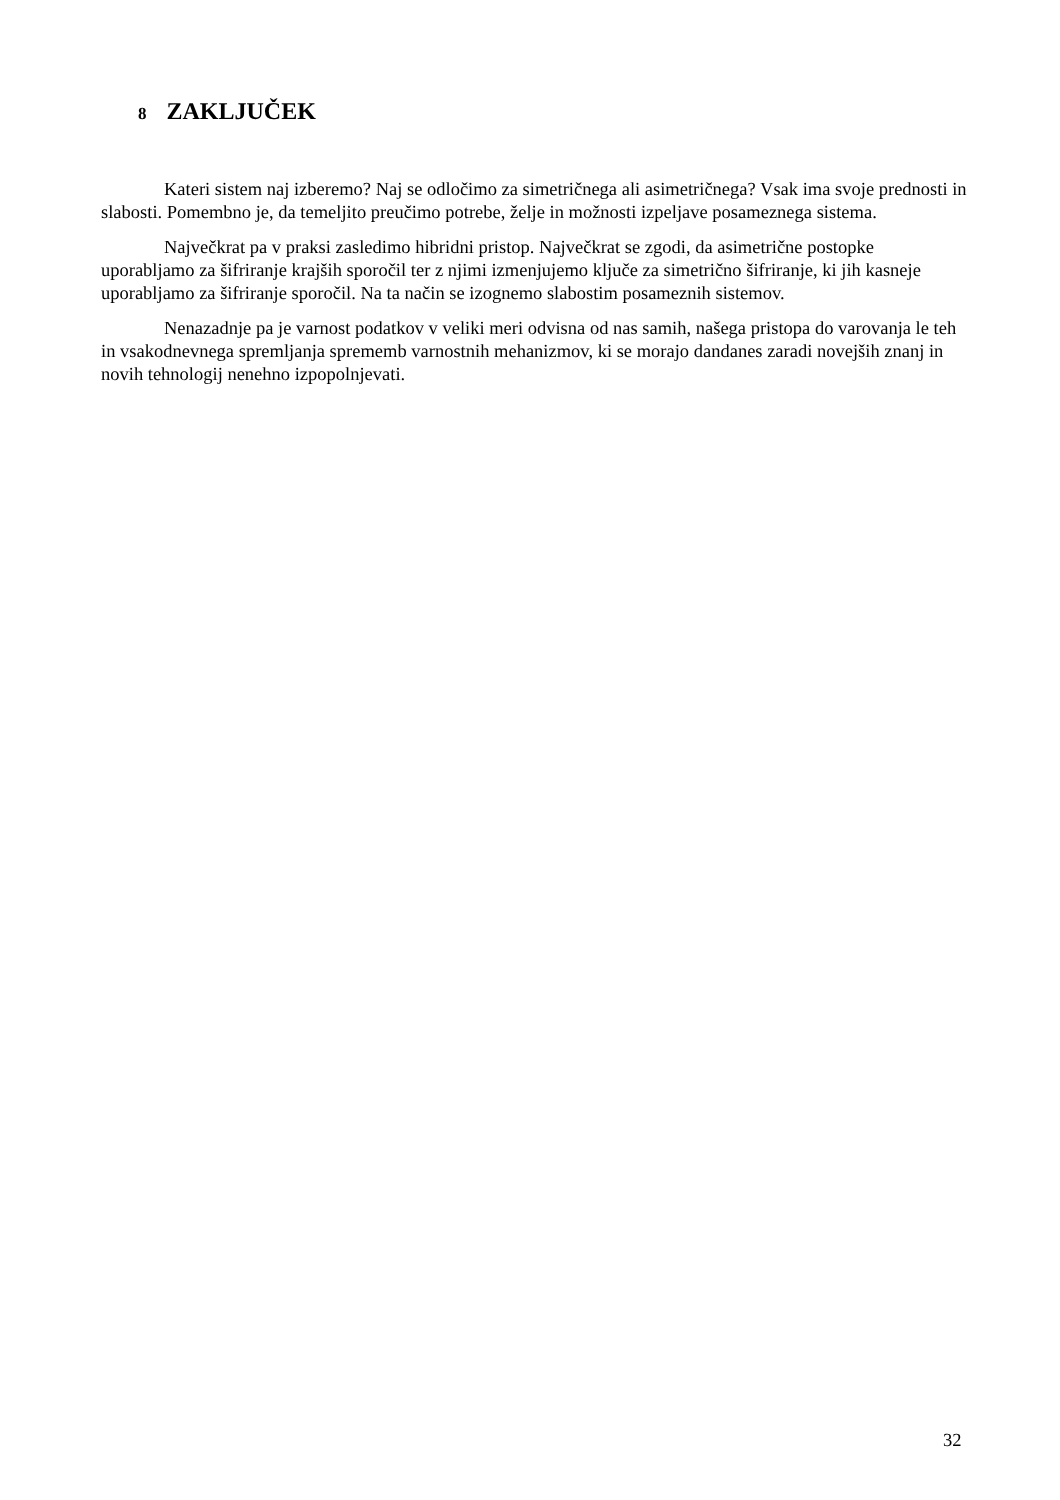8 ZAKLJUČEK
Kateri sistem naj izberemo? Naj se odločimo za simetričnega ali asimetričnega? Vsak ima svoje prednosti in slabosti. Pomembno je, da temeljito preučimo potrebe, želje in možnosti izpeljave posameznega sistema.
Največkrat pa v praksi zasledimo hibridni pristop. Največkrat se zgodi, da asimetrične postopke uporabljamo za šifriranje krajših sporočil ter z njimi izmenjujemo ključe za simetrično šifriranje, ki jih kasneje uporabljamo za šifriranje sporočil. Na ta način se izognemo slabostim posameznih sistemov.
Nenazadnje pa je varnost podatkov v veliki meri odvisna od nas samih, našega pristopa do varovanja le teh in vsakodnevnega spremljanja sprememb varnostnih mehanizmov, ki se morajo dandanes zaradi novejših znanj in novih tehnologij nenehno izpopolnjevati.
32